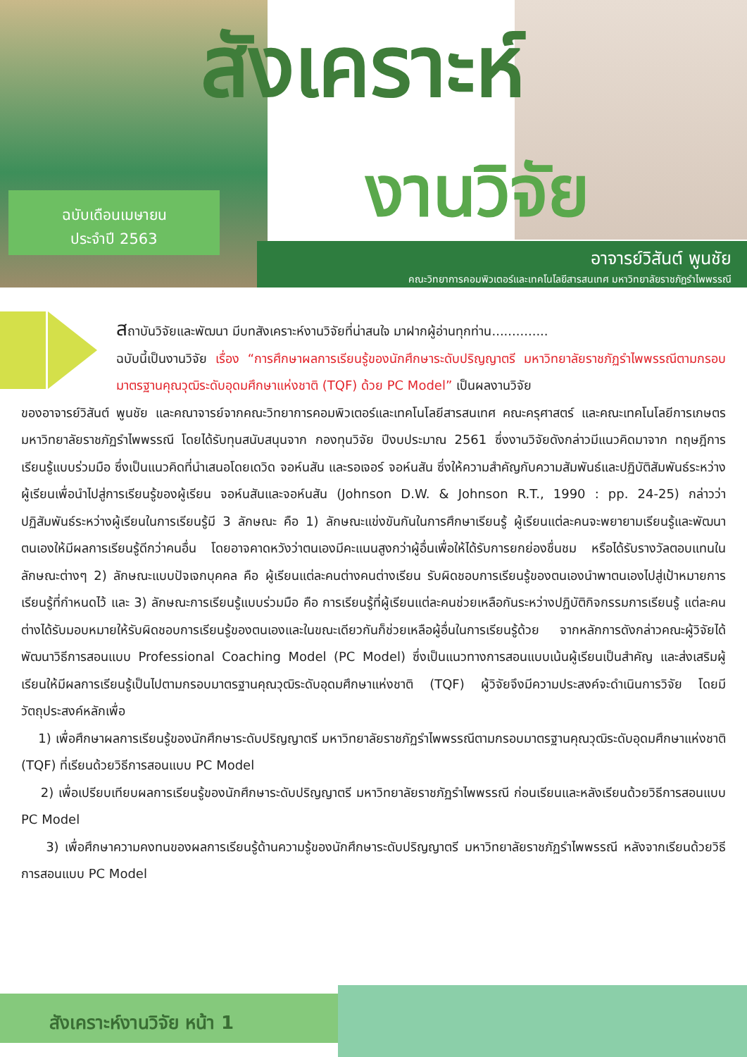สังเคราะห์
งานวิจัย
ฉบับเดือนเมษายน
ประจำปี 2563
อาจารย์วิสันต์ พูนชัย
คณะวิทยาการคอมพิวเตอร์และเทคโนโลยีสารสนเทศ มหาวิทยาลัยราชภัฏรำไพพรรณี
สถาบันวิจัยและพัฒนา มีบทสังเคราะห์งานวิจัยที่น่าสนใจ มาฝากผู้อ่านทุกท่าน..............
ฉบับนี้เป็นงานวิจัย เรื่อง “การศึกษาผลการเรียนรู้ของนักศึกษาระดับปริญญาตรี มหาวิทยาลัยราชภัฏรำไพพรรณีตามกรอบมาตรฐานคุณวุฒิระดับอุดมศึกษาแห่งชาติ (TQF) ด้วย PC Model” เป็นผลงานวิจัย
ของอาจารย์วิสันต์ พูนชัย และคณาจารย์จากคณะวิทยาการคอมพิวเตอร์และเทคโนโลยีสารสนเทศ คณะครุศาสตร์ และคณะเทคโนโลยีการเกษตร มหาวิทยาลัยราชภัฏรำไพพรรณี โดยได้รับทุนสนับสนุนจาก กองทุนวิจัย ปีงบประมาณ 2561 ซึ่งงานวิจัยดังกล่าวมีแนวคิดมาจาก ทฤษฎีการเรียนรู้แบบร่วมมือ ซึ่งเป็นแนวคิดที่นำเสนอโดยเดวิด จอห์นสัน และรอเจอร์ จอห์นสัน ซึ่งให้ความสำคัญกับความสัมพันธ์และปฏิบัติสัมพันธ์ระหว่างผู้เรียนเพื่อนำไปสู่การเรียนรู้ของผู้เรียน จอห์นสันและจอห์นสัน (Johnson D.W. & Johnson R.T., 1990 : pp. 24-25) กล่าวว่า ปฏิสัมพันธ์ระหว่างผู้เรียนในการเรียนรู้มี 3 ลักษณะ คือ 1) ลักษณะแข่งขันกันในการศึกษาเรียนรู้ ผู้เรียนแต่ละคนจะพยายามเรียนรู้และพัฒนาตนเองให้มีผลการเรียนรู้ดีกว่าคนอื่น โดยอาจคาดหวังว่าตนเองมีคะแนนสูงกว่าผู้อื่นเพื่อให้ได้รับการยกย่องชื่นชม หรือได้รับรางวัลตอบแทนในลักษณะต่างๆ 2) ลักษณะแบบปัจเจกบุคคล คือ ผู้เรียนแต่ละคนต่างคนต่างเรียน รับผิดชอบการเรียนรู้ของตนเองนำพาตนเองไปสู่เป้าหมายการเรียนรู้ที่กำหนดไว้ และ 3) ลักษณะการเรียนรู้แบบร่วมมือ คือ การเรียนรู้ที่ผู้เรียนแต่ละคนช่วยเหลือกันระหว่างปฏิบัติกิจกรรมการเรียนรู้ แต่ละคนต่างได้รับมอบหมายให้รับผิดชอบการเรียนรู้ของตนเองและในขณะเดียวกันก็ช่วยเหลือผู้อื่นในการเรียนรู้ด้วย จากหลักการดังกล่าวคณะผู้วิจัยได้พัฒนาวิธีการสอนแบบ Professional Coaching Model (PC Model) ซึ่งเป็นแนวทางการสอนแบบเน้นผู้เรียนเป็นสำคัญ และส่งเสริมผู้เรียนให้มีผลการเรียนรู้เป็นไปตามกรอบมาตรฐานคุณวุฒิระดับอุดมศึกษาแห่งชาติ (TQF) ผู้วิจัยจึงมีความประสงค์จะดำเนินการวิจัย โดยมีวัตถุประสงค์หลักเพื่อ
1) เพื่อศึกษาผลการเรียนรู้ของนักศึกษาระดับปริญญาตรี มหาวิทยาลัยราชภัฏรำไพพรรณีตามกรอบมาตรฐานคุณวุฒิระดับอุดมศึกษาแห่งชาติ (TQF) ที่เรียนด้วยวิธีการสอนแบบ PC Model
2) เพื่อเปรียบเทียบผลการเรียนรู้ของนักศึกษาระดับปริญญาตรี มหาวิทยาลัยราชภัฏรำไพพรรณี ก่อนเรียนและหลังเรียนด้วยวิธีการสอนแบบ PC Model
3) เพื่อศึกษาความคงทนของผลการเรียนรู้ด้านความรู้ของนักศึกษาระดับปริญญาตรี มหาวิทยาลัยราชภัฏรำไพพรรณี หลังจากเรียนด้วยวิธีการสอนแบบ PC Model
สังเคราะห์งานวิจัย หน้า 1